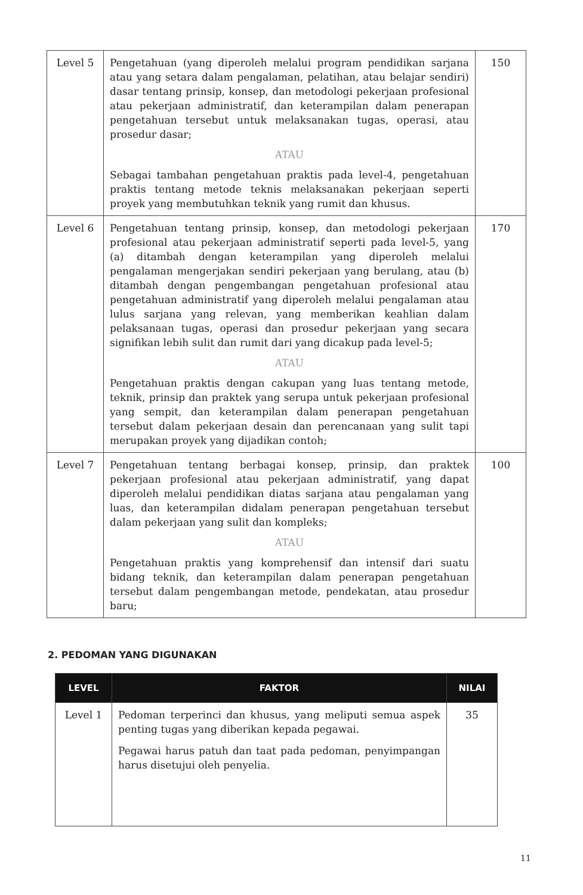| Level 5 | Pengetahuan (yang diperoleh melalui program pendidikan sarjana atau yang setara dalam pengalaman, pelatihan, atau belajar sendiri) dasar tentang prinsip, konsep, dan metodologi pekerjaan profesional atau pekerjaan administratif, dan keterampilan dalam penerapan pengetahuan tersebut untuk melaksanakan tugas, operasi, atau prosedur dasar; ATAU Sebagai tambahan pengetahuan praktis pada level-4, pengetahuan praktis tentang metode teknis melaksanakan pekerjaan seperti proyek yang membutuhkan teknik yang rumit dan khusus. | 150 |
| Level 6 | Pengetahuan tentang prinsip, konsep, dan metodologi pekerjaan profesional atau pekerjaan administratif seperti pada level-5, yang (a) ditambah dengan keterampilan yang diperoleh melalui pengalaman mengerjakan sendiri pekerjaan yang berulang, atau (b) ditambah dengan pengembangan pengetahuan profesional atau pengetahuan administratif yang diperoleh melalui pengalaman atau lulus sarjana yang relevan, yang memberikan keahlian dalam pelaksanaan tugas, operasi dan prosedur pekerjaan yang secara signifikan lebih sulit dan rumit dari yang dicakup pada level-5; ATAU Pengetahuan praktis dengan cakupan yang luas tentang metode, teknik, prinsip dan praktek yang serupa untuk pekerjaan profesional yang sempit, dan keterampilan dalam penerapan pengetahuan tersebut dalam pekerjaan desain dan perencanaan yang sulit tapi merupakan proyek yang dijadikan contoh; | 170 |
| Level 7 | Pengetahuan tentang berbagai konsep, prinsip, dan praktek pekerjaan profesional atau pekerjaan administratif, yang dapat diperoleh melalui pendidikan diatas sarjana atau pengalaman yang luas, dan keterampilan didalam penerapan pengetahuan tersebut dalam pekerjaan yang sulit dan kompleks; ATAU Pengetahuan praktis yang komprehensif dan intensif dari suatu bidang teknik, dan keterampilan dalam penerapan pengetahuan tersebut dalam pengembangan metode, pendekatan, atau prosedur baru; | 100 |
2. PEDOMAN YANG DIGUNAKAN
| LEVEL | FAKTOR | NILAI |
| --- | --- | --- |
| Level 1 | Pedoman terperinci dan khusus, yang meliputi semua aspek penting tugas yang diberikan kepada pegawai. Pegawai harus patuh dan taat pada pedoman, penyimpangan harus disetujui oleh penyelia. | 35 |
11